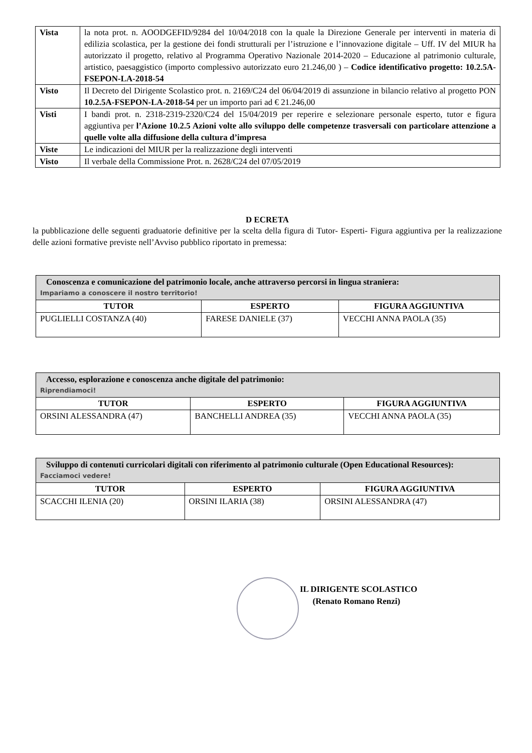| Vista | la nota prot. n. AOODGEFID/9284 del 10/04/2018 con la quale la Direzione Generale per interventi in materia di edilizia scolastica, per la gestione dei fondi strutturali per l’istruzione e l’innovazione digitale – Uff. IV del MIUR ha autorizzato il progetto, relativo al Programma Operativo Nazionale 2014-2020 – Educazione al patrimonio culturale, artistico, paesaggistico (importo complessivo autorizzato euro 21.246,00 ) – Codice identificativo progetto: 10.2.5A-FSEPON-LA-2018-54 |
| Visto | Il Decreto del Dirigente Scolastico prot. n. 2169/C24 del 06/04/2019 di assunzione in bilancio relativo al progetto PON 10.2.5A-FSEPON-LA-2018-54 per un importo pari ad € 21.246,00 |
| Visti | I bandi prot. n. 2318-2319-2320/C24 del 15/04/2019 per reperire e selezionare personale esperto, tutor e figura aggiuntiva per l’Azione 10.2.5 Azioni volte allo sviluppo delle competenze trasversali con particolare attenzione a quelle volte alla diffusione della cultura d’impresa |
| Viste | Le indicazioni del MIUR per la realizzazione degli interventi |
| Visto | Il verbale della Commissione Prot. n. 2628/C24 del 07/05/2019 |
D ECRETA
la pubblicazione delle seguenti graduatorie definitive per la scelta della figura di Tutor- Esperti- Figura aggiuntiva per la realizzazione delle azioni formative previste nell’Avviso pubblico riportato in premessa:
| Conoscenza e comunicazione del patrimonio locale, anche attraverso percorsi in lingua straniera: Impariamo a conoscere il nostro territorio! | | |
| --- | --- | --- |
| TUTOR | ESPERTO | FIGURA AGGIUNTIVA |
| PUGLIELLI COSTANZA (40) | FARESE DANIELE (37) | VECCHI ANNA PAOLA (35) |
| Accesso, esplorazione e conoscenza anche digitale del patrimonio: Riprendiamoci! | | |
| --- | --- | --- |
| TUTOR | ESPERTO | FIGURA AGGIUNTIVA |
| ORSINI ALESSANDRA (47) | BANCHELLI ANDREA (35) | VECCHI ANNA PAOLA (35) |
| Sviluppo di contenuti curricolari digitali con riferimento al patrimonio culturale (Open Educational Resources): Facciamoci vedere! | | |
| --- | --- | --- |
| TUTOR | ESPERTO | FIGURA AGGIUNTIVA |
| SCACCHI ILENIA (20) | ORSINI ILARIA (38) | ORSINI ALESSANDRA (47) |
IL DIRIGENTE SCOLASTICO
(Renato Romano Renzi)